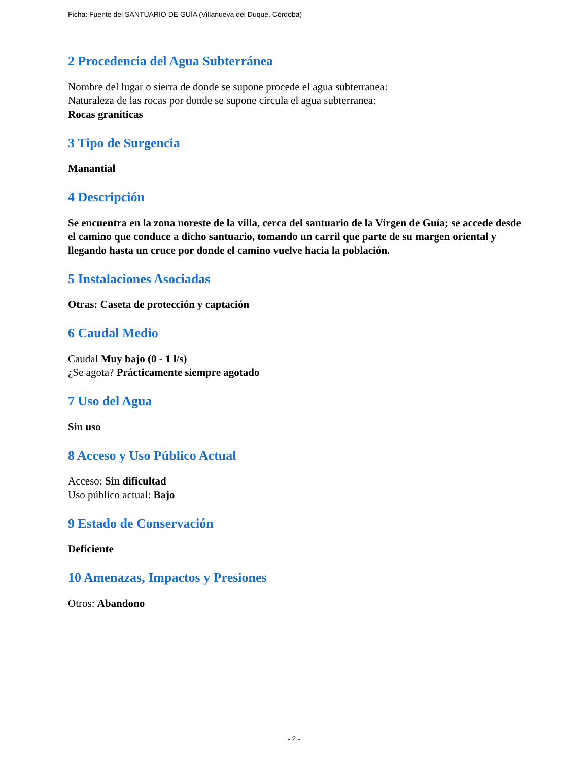Ficha: Fuente del SANTUARIO DE GUÍA (Villanueva del Duque, Córdoba)
2 Procedencia del Agua Subterránea
Nombre del lugar o sierra de donde se supone procede el agua subterranea:
Naturaleza de las rocas por donde se supone circula el agua subterranea:
Rocas graníticas
3 Tipo de Surgencia
Manantial
4 Descripción
Se encuentra en la zona noreste de la villa, cerca del santuario de la Virgen de Guía; se accede desde el camino que conduce a dicho santuario, tomando un carril que parte de su margen oriental y llegando hasta un cruce por donde el camino vuelve hacia la población.
5 Instalaciones Asociadas
Otras: Caseta de protección y captación
6 Caudal Medio
Caudal Muy bajo (0 - 1 l/s)
¿Se agota? Prácticamente siempre agotado
7 Uso del Agua
Sin uso
8 Acceso y Uso Público Actual
Acceso: Sin dificultad
Uso público actual: Bajo
9 Estado de Conservación
Deficiente
10 Amenazas, Impactos y Presiones
Otros: Abandono
- 2 -